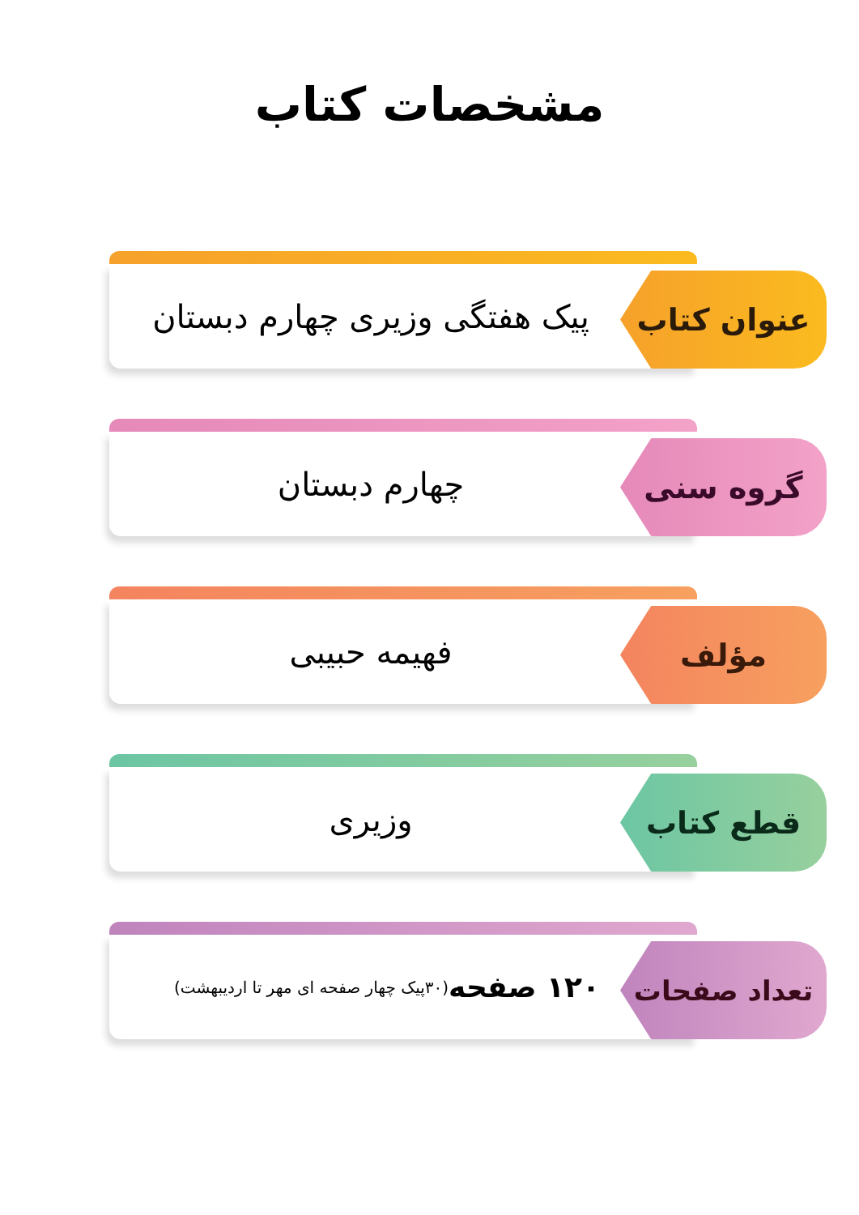مشخصات کتاب
پیک هفتگی وزیری چهارم دبستان عنوان کتاب
چهارم دبستان گروه سنی
فهیمه حبیبی مؤلف
وزیری قطع کتاب
۱۲۰ صفحه (۳۰پیک چهار صفحه ای مهر تا اردیبهشت)
تعداد صفحات